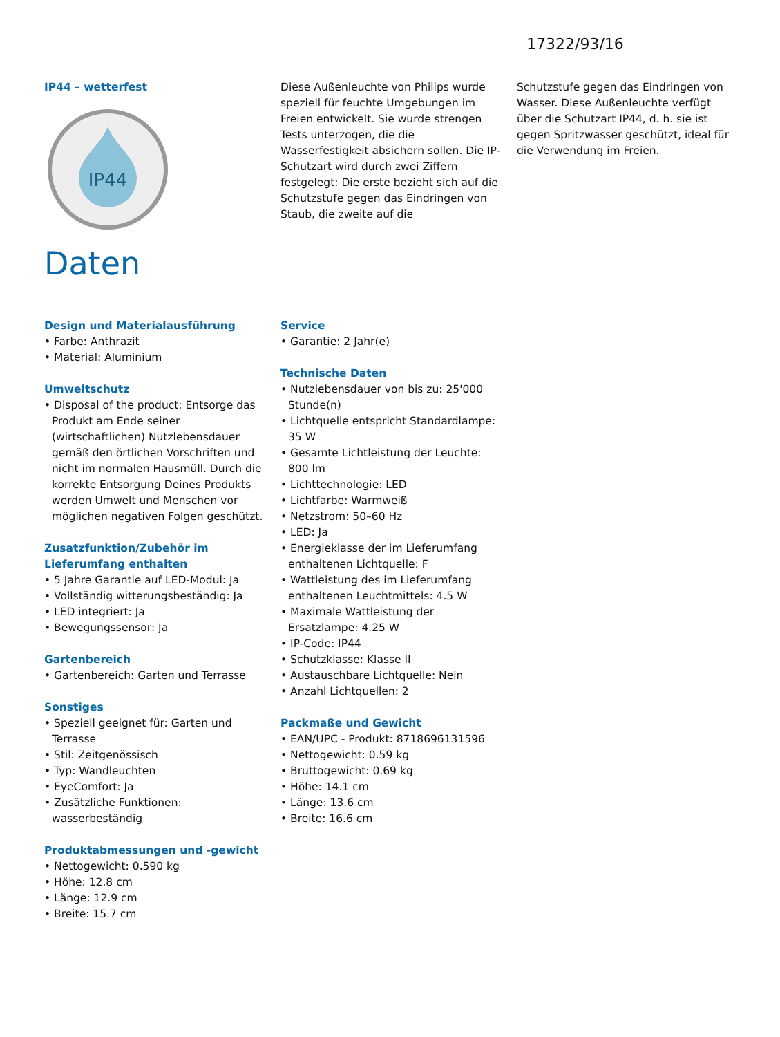17322/93/16
IP44 – wetterfest
IP44
Diese Außenleuchte von Philips wurde speziell für feuchte Umgebungen im Freien entwickelt. Sie wurde strengen Tests unterzogen, die die Wasserfestigkeit absichern sollen. Die IP-Schutzart wird durch zwei Ziffern festgelegt: Die erste bezieht sich auf die Schutzstufe gegen das Eindringen von Staub, die zweite auf die
Schutzstufe gegen das Eindringen von Wasser. Diese Außenleuchte verfügt über die Schutzart IP44, d. h. sie ist gegen Spritzwasser geschützt, ideal für die Verwendung im Freien.
Daten
Design und Materialausführung
• Farbe: Anthrazit
• Material: Aluminium
Umweltschutz
• Disposal of the product: Entsorge das Produkt am Ende seiner (wirtschaftlichen) Nutzlebensdauer gemäß den örtlichen Vorschriften und nicht im normalen Hausmüll. Durch die korrekte Entsorgung Deines Produkts werden Umwelt und Menschen vor möglichen negativen Folgen geschützt.
Zusatzfunktion/Zubehör im Lieferumfang enthalten
• 5 Jahre Garantie auf LED-Modul: Ja
• Vollständig witterungsbeständig: Ja
• LED integriert: Ja
• Bewegungssensor: Ja
Gartenbereich
• Gartenbereich: Garten und Terrasse
Sonstiges
• Speziell geeignet für: Garten und Terrasse
• Stil: Zeitgenössisch
• Typ: Wandleuchten
• EyeComfort: Ja
• Zusätzliche Funktionen: wasserbeständig
Produktabmessungen und -gewicht
• Nettogewicht: 0.590 kg
• Höhe: 12.8 cm
• Länge: 12.9 cm
• Breite: 15.7 cm
Service
• Garantie: 2 Jahr(e)
Technische Daten
• Nutzlebensdauer von bis zu: 25'000 Stunde(n)
• Lichtquelle entspricht Standardlampe: 35 W
• Gesamte Lichtleistung der Leuchte: 800 lm
• Lichttechnologie: LED
• Lichtfarbe: Warmweiß
• Netzstrom: 50–60 Hz
• LED: Ja
• Energieklasse der im Lieferumfang enthaltenen Lichtquelle: F
• Wattleistung des im Lieferumfang enthaltenen Leuchtmittels: 4.5 W
• Maximale Wattleistung der Ersatzlampe: 4.25 W
• IP-Code: IP44
• Schutzklasse: Klasse II
• Austauschbare Lichtquelle: Nein
• Anzahl Lichtquellen: 2
Packmaße und Gewicht
• EAN/UPC - Produkt: 8718696131596
• Nettogewicht: 0.59 kg
• Bruttogewicht: 0.69 kg
• Höhe: 14.1 cm
• Länge: 13.6 cm
• Breite: 16.6 cm